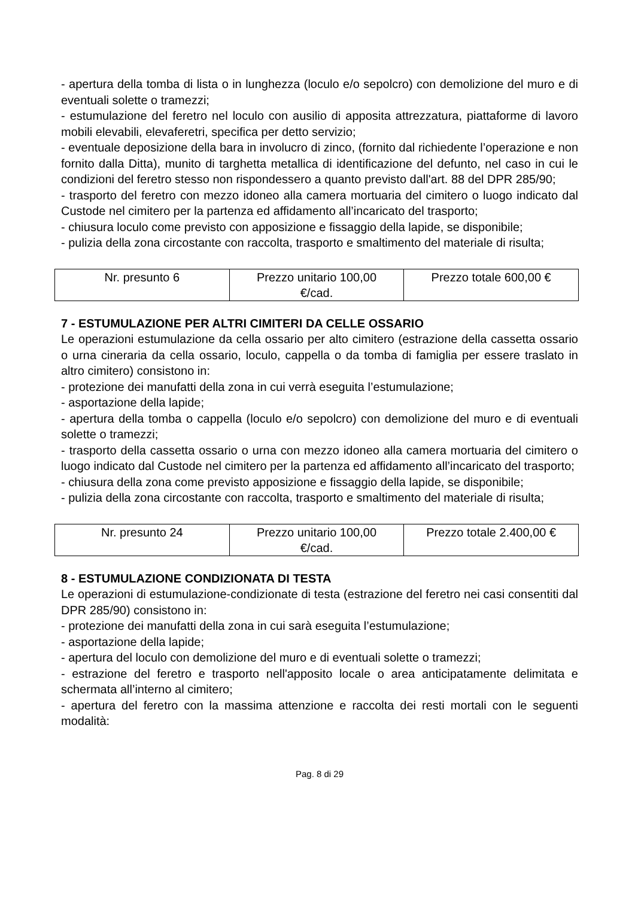- apertura della tomba di lista o in lunghezza (loculo e/o sepolcro) con demolizione del muro e di eventuali solette o tramezzi;
- estumulazione del feretro nel loculo con ausilio di apposita attrezzatura, piattaforme di lavoro mobili elevabili, elevaferetri, specifica per detto servizio;
- eventuale deposizione della bara in involucro di zinco, (fornito dal richiedente l’operazione e non fornito dalla Ditta), munito di targhetta metallica di identificazione del defunto, nel caso in cui le condizioni del feretro stesso non rispondessero a quanto previsto dall'art. 88 del DPR 285/90;
- trasporto del feretro con mezzo idoneo alla camera mortuaria del cimitero o luogo indicato dal Custode nel cimitero per la partenza ed affidamento all’incaricato del trasporto;
- chiusura loculo come previsto con apposizione e fissaggio della lapide, se disponibile;
- pulizia della zona circostante con raccolta, trasporto e smaltimento del materiale di risulta;
| Nr. presunto 6 | Prezzo unitario 100,00 €/cad. | Prezzo totale 600,00 € |
7 - ESTUMULAZIONE PER ALTRI CIMITERI DA CELLE OSSARIO
Le operazioni estumulazione da cella ossario per alto cimitero (estrazione della cassetta ossario o urna cineraria da cella ossario, loculo, cappella o da tomba di famiglia per essere traslato in altro cimitero) consistono in:
- protezione dei manufatti della zona in cui verrà eseguita l’estumulazione;
- asportazione della lapide;
- apertura della tomba o cappella (loculo e/o sepolcro) con demolizione del muro e di eventuali solette o tramezzi;
- trasporto della cassetta ossario o urna con mezzo idoneo alla camera mortuaria del cimitero o luogo indicato dal Custode nel cimitero per la partenza ed affidamento all’incaricato del trasporto;
- chiusura della zona come previsto apposizione e fissaggio della lapide, se disponibile;
- pulizia della zona circostante con raccolta, trasporto e smaltimento del materiale di risulta;
| Nr. presunto 24 | Prezzo unitario 100,00 €/cad. | Prezzo totale 2.400,00 € |
8 - ESTUMULAZIONE CONDIZIONATA DI TESTA
Le operazioni di estumulazione-condizionate di testa (estrazione del feretro nei casi consentiti dal DPR 285/90) consistono in:
- protezione dei manufatti della zona in cui sarà eseguita l’estumulazione;
- asportazione della lapide;
- apertura del loculo con demolizione del muro e di eventuali solette o tramezzi;
- estrazione del feretro e trasporto nell'apposito locale o area anticipatamente delimitata e schermata all’interno al cimitero;
- apertura del feretro con la massima attenzione e raccolta dei resti mortali con le seguenti modalità:
Pag. 8 di 29